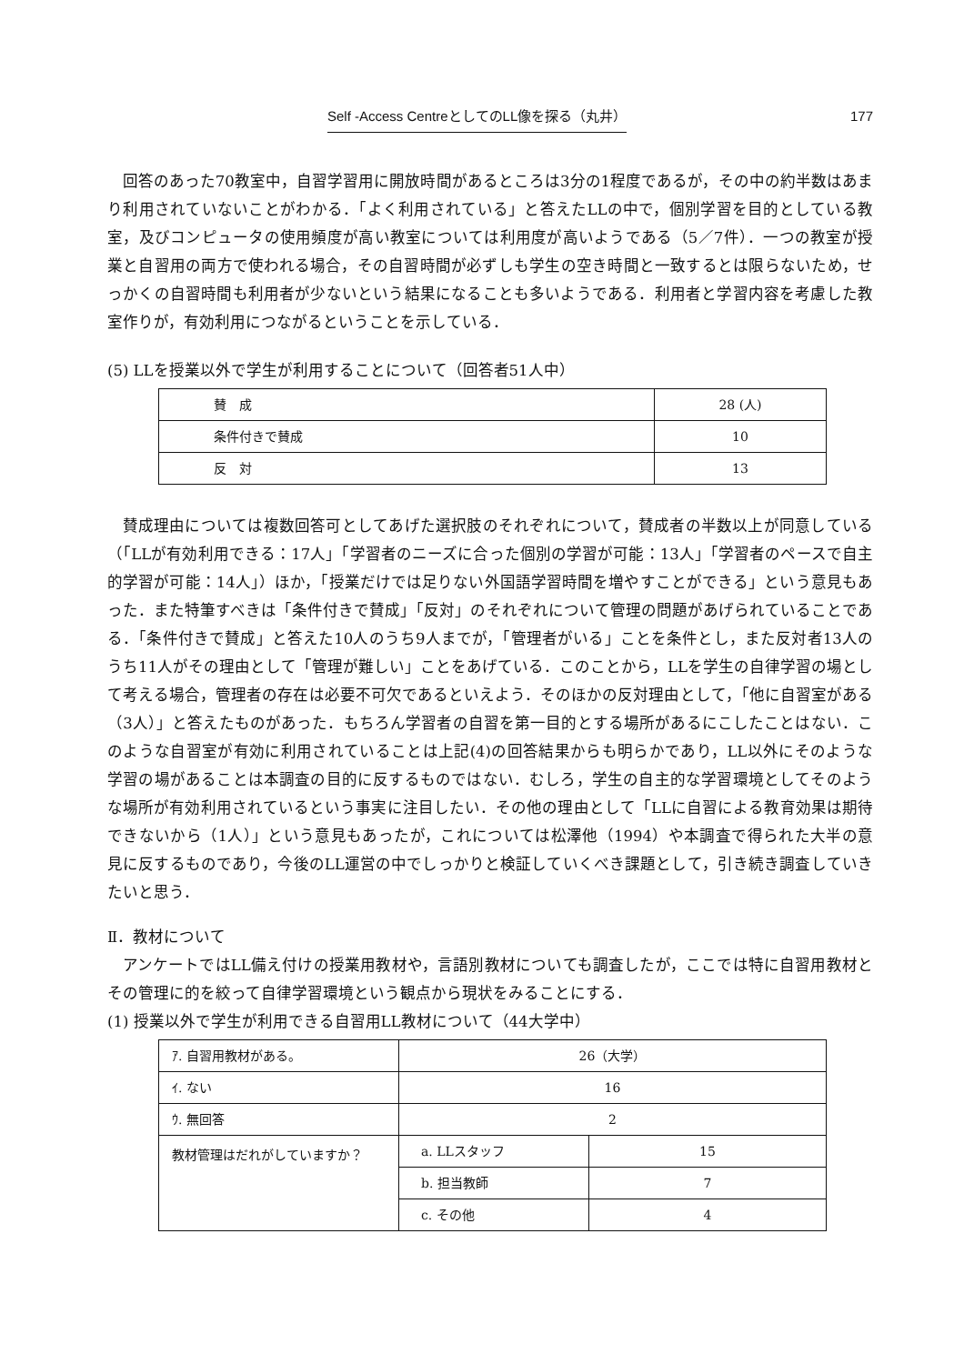Self -Access CentreとしてのLL像を探る（丸井） 177
回答のあった70教室中，自習学習用に開放時間があるところは3分の1程度であるが，その中の約半数はあまり利用されていないことがわかる．「よく利用されている」と答えたLLの中で，個別学習を目的としている教室，及びコンピュータの使用頻度が高い教室については利用度が高いようである（5／7件）．一つの教室が授業と自習用の両方で使われる場合，その自習時間が必ずしも学生の空き時間と一致するとは限らないため，せっかくの自習時間も利用者が少ないという結果になることも多いようである．利用者と学習内容を考慮した教室作りが，有効利用につながるということを示している．
(5) LLを授業以外で学生が利用することについて（回答者51人中）
| 賛 成 | 28 (人) |
| 条件付きで賛成 | 10 |
| 反 対 | 13 |
賛成理由については複数回答可としてあげた選択肢のそれぞれについて，賛成者の半数以上が同意している（「LLが有効利用できる：17人」「学習者のニーズに合った個別の学習が可能：13人」「学習者のペースで自主的学習が可能：14人」）ほか，「授業だけでは足りない外国語学習時間を増やすことができる」という意見もあった．また特筆すべきは「条件付きで賛成」「反対」のそれぞれについて管理の問題があげられていることである．「条件付きで賛成」と答えた10人のうち9人までが，「管理者がいる」ことを条件とし，また反対者13人のうち11人がその理由として「管理が難しい」ことをあげている．このことから，LLを学生の自律学習の場として考える場合，管理者の存在は必要不可欠であるといえよう．そのほかの反対理由として，「他に自習室がある（3人）」と答えたものがあった．もちろん学習者の自習を第一目的とする場所があるにこしたことはない．このような自習室が有効に利用されていることは上記(4)の回答結果からも明らかであり，LL以外にそのような学習の場があることは本調査の目的に反するものではない．むしろ，学生の自主的な学習環境としてそのような場所が有効利用されているという事実に注目したい．その他の理由として「LLに自習による教育効果は期待できないから（1人）」という意見もあったが，これについては松澤他（1994）や本調査で得られた大半の意見に反するものであり，今後のLL運営の中でしっかりと検証していくべき課題として，引き続き調査していきたいと思う．
Ⅱ．教材について
アンケートではLL備え付けの授業用教材や，言語別教材についても調査したが，ここでは特に自習用教材とその管理に的を絞って自律学習環境という観点から現状をみることにする．
(1) 授業以外で学生が利用できる自習用LL教材について（44大学中）
| ｱ. 自習用教材がある。 | 26（大学） | |
| ｲ. ない | 16 | |
| ｳ. 無回答 | 2 | |
| 教材管理はだれがしていますか？ | a. LLスタッフ | 15 |
| | b. 担当教師 | 7 |
| | c. その他 | 4 |